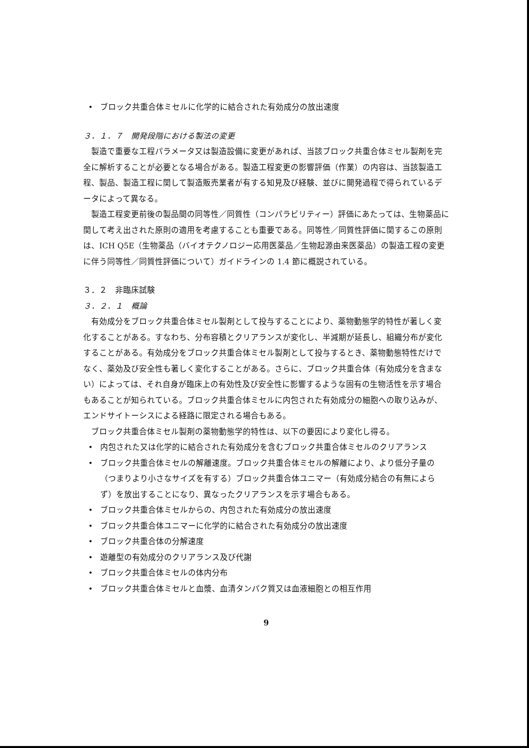• ブロック共重合体ミセルに化学的に結合された有効成分の放出速度
３．１．７　開発段階における製法の変更
製造で重要な工程パラメータ又は製造設備に変更があれば、当該ブロック共重合体ミセル製剤を完全に解析することが必要となる場合がある。製造工程変更の影響評価（作業）の内容は、当該製造工程、製品、製造工程に関して製造販売業者が有する知見及び経験、並びに開発過程で得られているデータによって異なる。
製造工程変更前後の製品間の同等性／同質性（コンパラビリティー）評価にあたっては、生物薬品に関して考え出された原則の適用を考慮することも重要である。同等性／同質性評価に関するこの原則は、ICH Q5E（生物薬品（バイオテクノロジー応用医薬品／生物起源由来医薬品）の製造工程の変更に伴う同等性／同質性評価について）ガイドラインの 1.4 節に概説されている。
３．２　非臨床試験
３．２．１　概論
有効成分をブロック共重合体ミセル製剤として投与することにより、薬物動態学的特性が著しく変化することがある。すなわち、分布容積とクリアランスが変化し、半減期が延長し、組織分布が変化することがある。有効成分をブロック共重合体ミセル製剤として投与するとき、薬物動態特性だけでなく、薬効及び安全性も著しく変化することがある。さらに、ブロック共重合体（有効成分を含まない）によっては、それ自身が臨床上の有効性及び安全性に影響するような固有の生物活性を示す場合もあることが知られている。ブロック共重合体ミセルに内包された有効成分の細胞への取り込みが、エンドサイトーシスによる経路に限定される場合もある。
ブロック共重合体ミセル製剤の薬物動態学的特性は、以下の要因により変化し得る。
• 内包された又は化学的に結合された有効成分を含むブロック共重合体ミセルのクリアランス
• ブロック共重合体ミセルの解離速度。ブロック共重合体ミセルの解離により、より低分子量の（つまりより小さなサイズを有する）ブロック共重合体ユニマー（有効成分結合の有無によらず）を放出することになり、異なったクリアランスを示す場合もある。
• ブロック共重合体ミセルからの、内包された有効成分の放出速度
• ブロック共重合体ユニマーに化学的に結合された有効成分の放出速度
• ブロック共重合体の分解速度
• 遊離型の有効成分のクリアランス及び代謝
• ブロック共重合体ミセルの体内分布
• ブロック共重合体ミセルと血漿、血清タンパク質又は血液細胞との相互作用
9